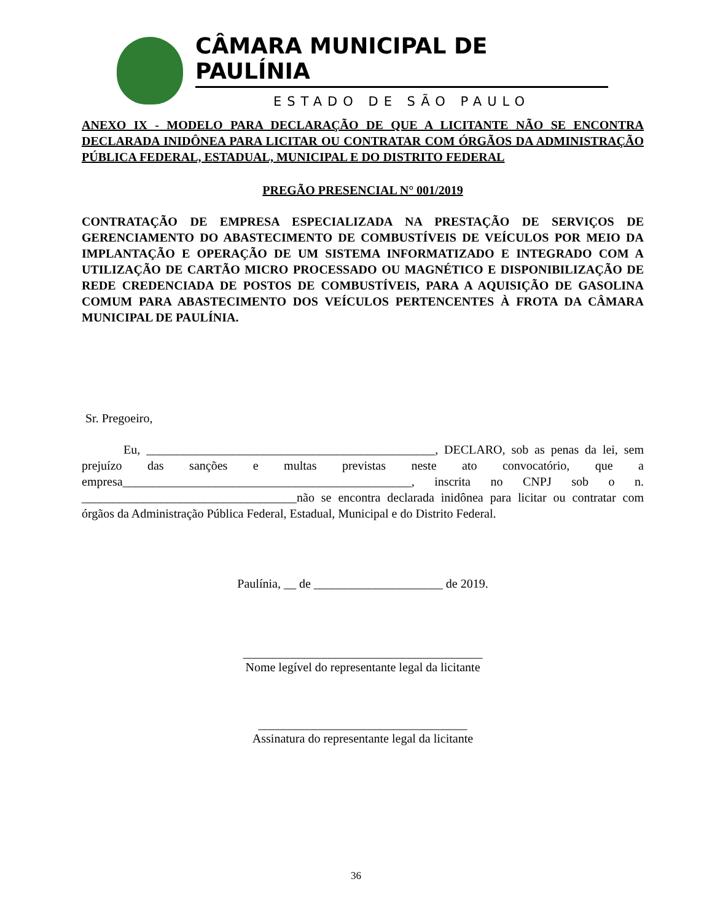CÂMARA MUNICIPAL DE PAULÍNIA
ESTADO DE SÃO PAULO
ANEXO IX - MODELO PARA DECLARAÇÃO DE QUE A LICITANTE NÃO SE ENCONTRA DECLARADA INIDÔNEA PARA LICITAR OU CONTRATAR COM ÓRGÃOS DA ADMINISTRAÇÃO PÚBLICA FEDERAL, ESTADUAL, MUNICIPAL E DO DISTRITO FEDERAL
PREGÃO PRESENCIAL N° 001/2019
CONTRATAÇÃO DE EMPRESA ESPECIALIZADA NA PRESTAÇÃO DE SERVIÇOS DE GERENCIAMENTO DO ABASTECIMENTO DE COMBUSTÍVEIS DE VEÍCULOS POR MEIO DA IMPLANTAÇÃO E OPERAÇÃO DE UM SISTEMA INFORMATIZADO E INTEGRADO COM A UTILIZAÇÃO DE CARTÃO MICRO PROCESSADO OU MAGNÉTICO E DISPONIBILIZAÇÃO DE REDE CREDENCIADA DE POSTOS DE COMBUSTÍVEIS, PARA A AQUISIÇÃO DE GASOLINA COMUM PARA ABASTECIMENTO DOS VEÍCULOS PERTENCENTES À FROTA DA CÂMARA MUNICIPAL DE PAULÍNIA.
Sr. Pregoeiro,
Eu, _______________________________________________, DECLARO, sob as penas da lei, sem prejuízo das sanções e multas previstas neste ato convocatório, que a empresa_______________________________________________, inscrita no CNPJ sob o n. ___________________________________não se encontra declarada inidônea para licitar ou contratar com órgãos da Administração Pública Federal, Estadual, Municipal e do Distrito Federal.
Paulínia, __ de _____________________ de 2019.
_______________________________________
Nome legível do representante legal da licitante
__________________________________
Assinatura do representante legal da licitante
36